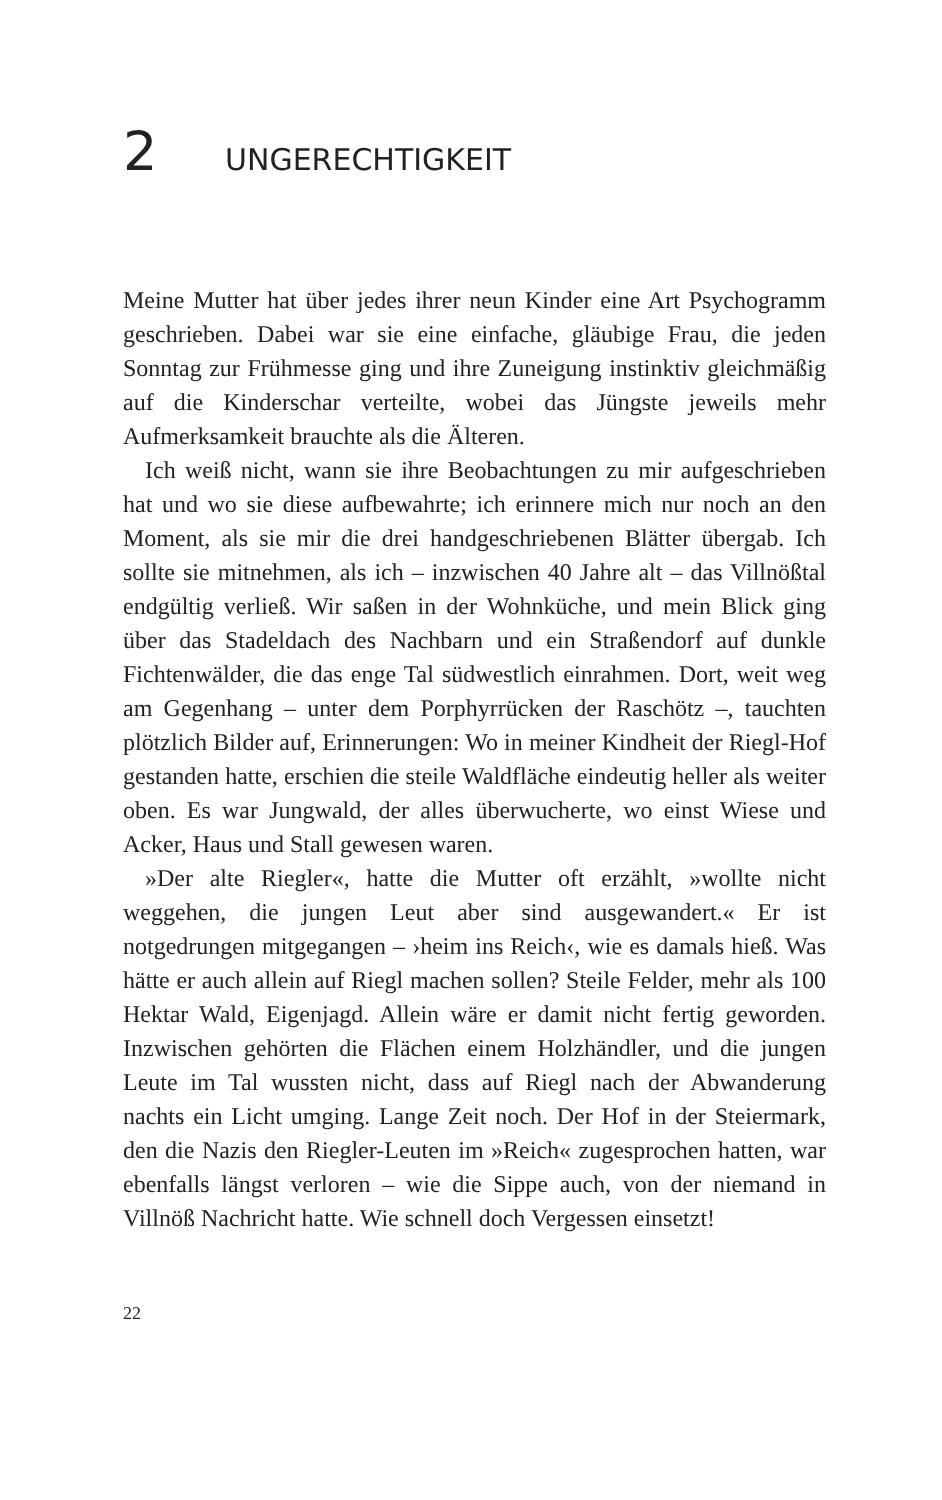2 UNGERECHTIGKEIT
Meine Mutter hat über jedes ihrer neun Kinder eine Art Psychogramm geschrieben. Dabei war sie eine einfache, gläubige Frau, die jeden Sonntag zur Frühmesse ging und ihre Zuneigung instinktiv gleichmäßig auf die Kinderschar verteilte, wobei das Jüngste jeweils mehr Aufmerksamkeit brauchte als die Älteren.
Ich weiß nicht, wann sie ihre Beobachtungen zu mir aufgeschrieben hat und wo sie diese aufbewahrte; ich erinnere mich nur noch an den Moment, als sie mir die drei handgeschriebenen Blätter übergab. Ich sollte sie mitnehmen, als ich – inzwischen 40 Jahre alt – das Villnößtal endgültig verließ. Wir saßen in der Wohnküche, und mein Blick ging über das Stadeldach des Nachbarn und ein Straßendorf auf dunkle Fichtenwälder, die das enge Tal südwestlich einrahmen. Dort, weit weg am Gegenhang – unter dem Porphyrrücken der Raschötz –, tauchten plötzlich Bilder auf, Erinnerungen: Wo in meiner Kindheit der Riegl-Hof gestanden hatte, erschien die steile Waldfläche eindeutig heller als weiter oben. Es war Jungwald, der alles überwucherte, wo einst Wiese und Acker, Haus und Stall gewesen waren.
»Der alte Riegler«, hatte die Mutter oft erzählt, »wollte nicht weggehen, die jungen Leut aber sind ausgewandert.« Er ist notgedrungen mitgegangen – ›heim ins Reich‹, wie es damals hieß. Was hätte er auch allein auf Riegl machen sollen? Steile Felder, mehr als 100 Hektar Wald, Eigenjagd. Allein wäre er damit nicht fertig geworden. Inzwischen gehörten die Flächen einem Holzhändler, und die jungen Leute im Tal wussten nicht, dass auf Riegl nach der Abwanderung nachts ein Licht umging. Lange Zeit noch. Der Hof in der Steiermark, den die Nazis den Riegler-Leuten im »Reich« zugesprochen hatten, war ebenfalls längst verloren – wie die Sippe auch, von der niemand in Villnöß Nachricht hatte. Wie schnell doch Vergessen einsetzt!
22